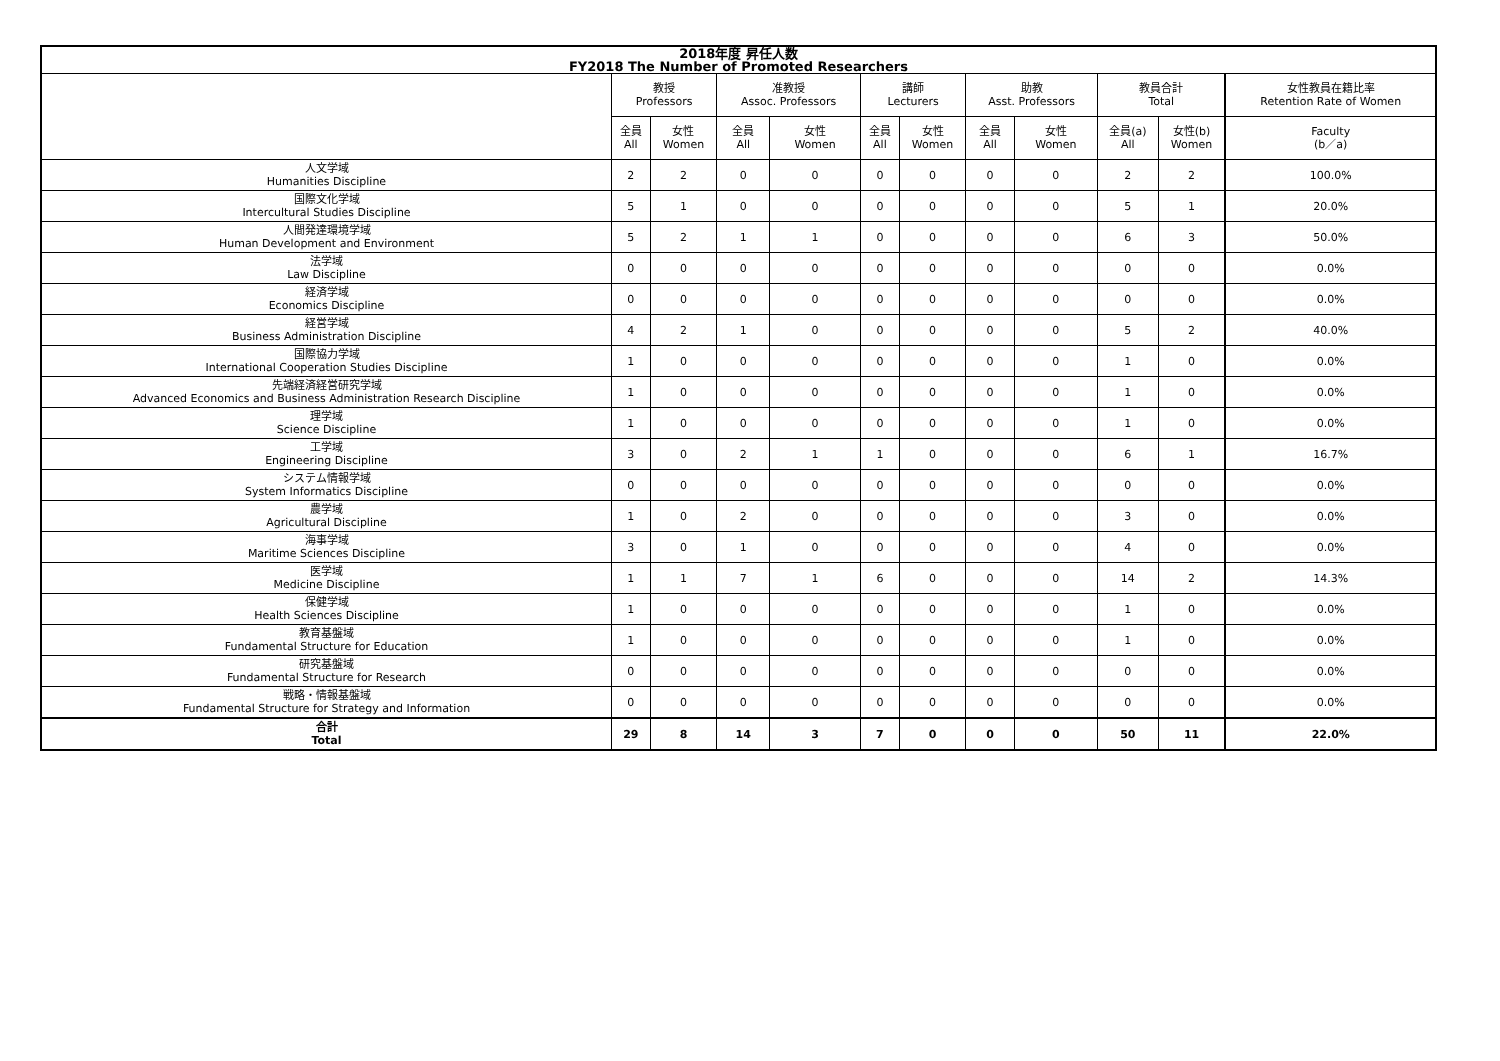| 2018年度 昇任人数 FY2018 The Number of Promoted Researchers | | | | | | | | | | | |
| --- | --- | --- | --- | --- | --- | --- | --- | --- | --- | --- | --- |
| | 教授 Professors | | 准教授 Assoc. Professors | | 講師 Lecturers | | 助教 Asst. Professors | | 教員合計 Total | | 女性教員在籍比率 Retention Rate of Women |
| | 全員 All | 女性 Women | 全員 All | 女性 Women | 全員 All | 女性 Women | 全員 All | 女性 Women | 全員(a) All | 女性(b) Women | Faculty (b／a) |
| 人文学域 Humanities Discipline | 2 | 2 | 0 | 0 | 0 | 0 | 0 | 0 | 2 | 2 | 100.0% |
| 国際文化学域 Intercultural Studies Discipline | 5 | 1 | 0 | 0 | 0 | 0 | 0 | 0 | 5 | 1 | 20.0% |
| 人間発達環境学域 Human Development and Environment | 5 | 2 | 1 | 1 | 0 | 0 | 0 | 0 | 6 | 3 | 50.0% |
| 法学域 Law Discipline | 0 | 0 | 0 | 0 | 0 | 0 | 0 | 0 | 0 | 0 | 0.0% |
| 経済学域 Economics Discipline | 0 | 0 | 0 | 0 | 0 | 0 | 0 | 0 | 0 | 0 | 0.0% |
| 経営学域 Business Administration Discipline | 4 | 2 | 1 | 0 | 0 | 0 | 0 | 0 | 5 | 2 | 40.0% |
| 国際協力学域 International Cooperation Studies Discipline | 1 | 0 | 0 | 0 | 0 | 0 | 0 | 0 | 1 | 0 | 0.0% |
| 先端経済経営研究学域 Advanced Economics and Business Administration Research Discipline | 1 | 0 | 0 | 0 | 0 | 0 | 0 | 0 | 1 | 0 | 0.0% |
| 理学域 Science Discipline | 1 | 0 | 0 | 0 | 0 | 0 | 0 | 0 | 1 | 0 | 0.0% |
| 工学域 Engineering Discipline | 3 | 0 | 2 | 1 | 1 | 0 | 0 | 0 | 6 | 1 | 16.7% |
| システム情報学域 System Informatics Discipline | 0 | 0 | 0 | 0 | 0 | 0 | 0 | 0 | 0 | 0 | 0.0% |
| 農学域 Agricultural Discipline | 1 | 0 | 2 | 0 | 0 | 0 | 0 | 0 | 3 | 0 | 0.0% |
| 海事学域 Maritime Sciences Discipline | 3 | 0 | 1 | 0 | 0 | 0 | 0 | 0 | 4 | 0 | 0.0% |
| 医学域 Medicine Discipline | 1 | 1 | 7 | 1 | 6 | 0 | 0 | 0 | 14 | 2 | 14.3% |
| 保健学域 Health Sciences Discipline | 1 | 0 | 0 | 0 | 0 | 0 | 0 | 0 | 1 | 0 | 0.0% |
| 教育基盤域 Fundamental Structure for Education | 1 | 0 | 0 | 0 | 0 | 0 | 0 | 0 | 1 | 0 | 0.0% |
| 研究基盤域 Fundamental Structure for Research | 0 | 0 | 0 | 0 | 0 | 0 | 0 | 0 | 0 | 0 | 0.0% |
| 戦略・情報基盤域 Fundamental Structure for Strategy and Information | 0 | 0 | 0 | 0 | 0 | 0 | 0 | 0 | 0 | 0 | 0.0% |
| 合計 Total | 29 | 8 | 14 | 3 | 7 | 0 | 0 | 0 | 50 | 11 | 22.0% |